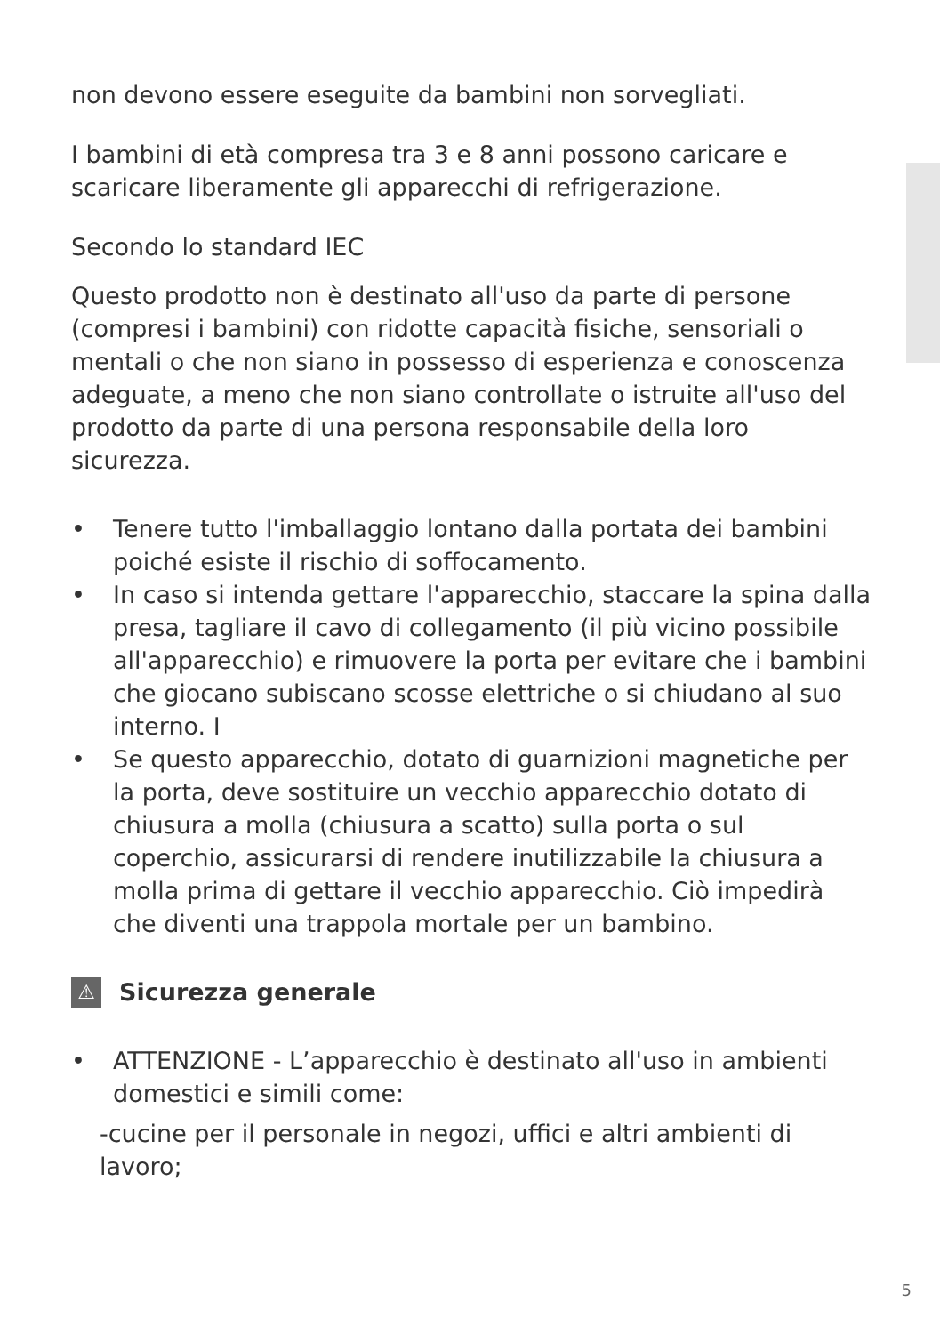non devono essere eseguite da bambini non sorvegliati.
I bambini di età compresa tra 3 e 8 anni possono caricare e scaricare liberamente gli apparecchi di refrigerazione.
Secondo lo standard IEC
Questo prodotto non è destinato all'uso da parte di persone (compresi i bambini) con ridotte capacità fisiche, sensoriali o mentali o che non siano in possesso di esperienza e conoscenza adeguate, a meno che non siano controllate o istruite all'uso del prodotto da parte di una persona responsabile della loro sicurezza.
• Tenere tutto l'imballaggio lontano dalla portata dei bambini poiché esiste il rischio di soffocamento.
• In caso si intenda gettare l'apparecchio, staccare la spina dalla presa, tagliare il cavo di collegamento (il più vicino possibile all'apparecchio) e rimuovere la porta per evitare che i bambini che giocano subiscano scosse elettriche o si chiudano al suo interno. I
• Se questo apparecchio, dotato di guarnizioni magnetiche per la porta, deve sostituire un vecchio apparecchio dotato di chiusura a molla (chiusura a scatto) sulla porta o sul coperchio, assicurarsi di rendere inutilizzabile la chiusura a molla prima di gettare il vecchio apparecchio. Ciò impedirà che diventi una trappola mortale per un bambino.
⚠ Sicurezza generale
• ATTENZIONE - L’apparecchio è destinato all'uso in ambienti domestici e simili come:
-cucine per il personale in negozi, uffici e altri ambienti di lavoro;
5